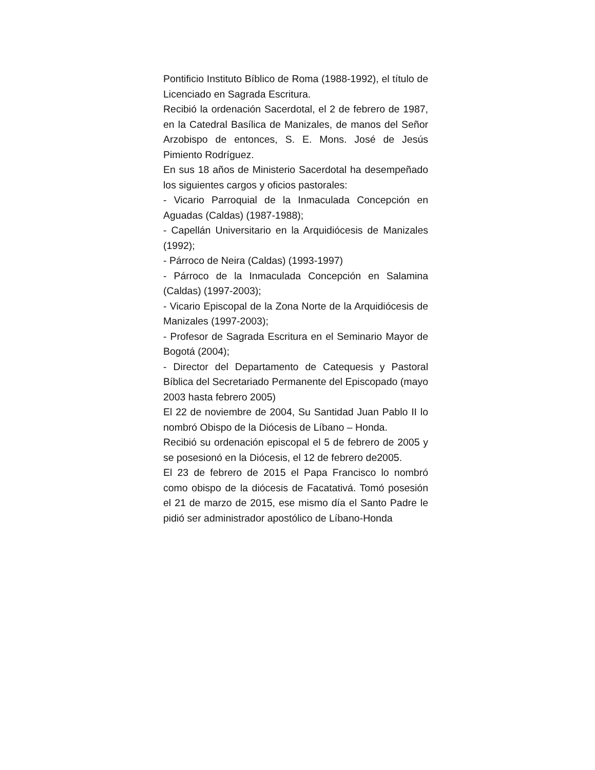Pontificio Instituto Bíblico de Roma (1988-1992), el título de Licenciado en Sagrada Escritura.
Recibió la ordenación Sacerdotal, el 2 de febrero de 1987, en la Catedral Basílica de Manizales, de manos del Señor Arzobispo de entonces, S. E. Mons. José de Jesús Pimiento Rodríguez.
En sus 18 años de Ministerio Sacerdotal ha desempeñado los siguientes cargos y oficios pastorales:
- Vicario Parroquial de la Inmaculada Concepción en Aguadas (Caldas) (1987-1988);
- Capellán Universitario en la Arquidiócesis de Manizales (1992);
- Párroco de Neira (Caldas) (1993-1997)
- Párroco de la Inmaculada Concepción en Salamina (Caldas) (1997-2003);
- Vicario Episcopal de la Zona Norte de la Arquidiócesis de Manizales (1997-2003);
- Profesor de Sagrada Escritura en el Seminario Mayor de Bogotá (2004);
- Director del Departamento de Catequesis y Pastoral Bíblica del Secretariado Permanente del Episcopado (mayo 2003 hasta febrero 2005)
El 22 de noviembre de 2004, Su Santidad Juan Pablo II lo nombró Obispo de la Diócesis de Líbano – Honda.
Recibió su ordenación episcopal el 5 de febrero de 2005 y se posesionó en la Diócesis, el 12 de febrero de2005.
El 23 de febrero de 2015 el Papa Francisco lo nombró como obispo de la diócesis de Facatativá. Tomó posesión el 21 de marzo de 2015, ese mismo día el Santo Padre le pidió ser administrador apostólico de Líbano-Honda